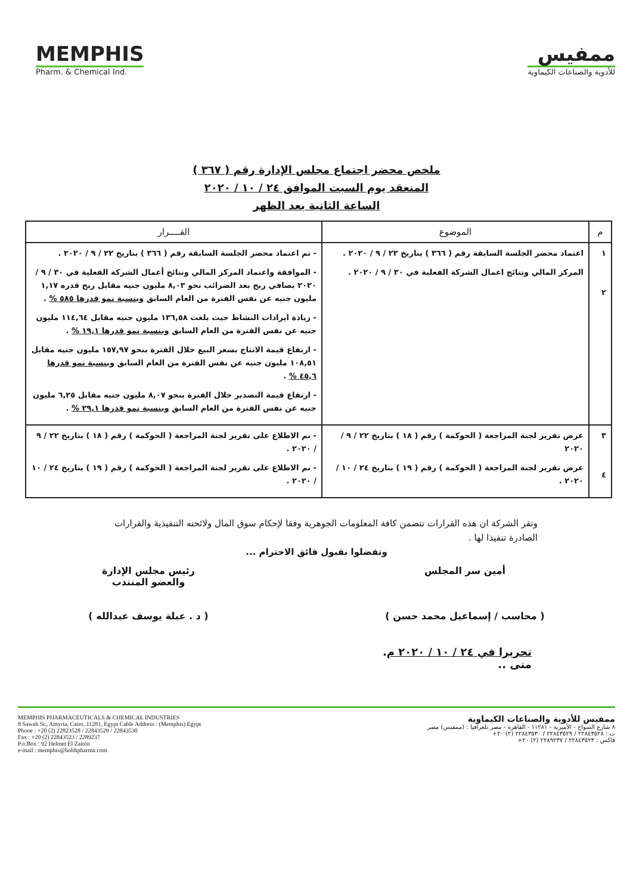MEMPHIS
Pharm. & Chemical Ind.
ممفيس
للأدوية والصناعات الكيماوية
ملخص محضر اجتماع مجلس الإدارة رقم ( ٣٦٧ )
المنعقد يوم السبت الموافق ٢٤ / ١٠ / ٢٠٢٠
الساعة الثانية بعد الظهر
| م | الموضوع | القــــرار |
| --- | --- | --- |
| ١ ٢ | اعتماد محضر الجلسة السابقة رقم ( ٣٦٦ ) بتاريخ ٢٢ / ٩ / ٢٠٢٠ . المركز المالي ونتائج اعمال الشركة الفعلية في ٣٠ / ٩ / ٢٠٢٠ . | - تم اعتماد محضر الجلسة السابقة رقم ( ٣٦٦ ) بتاريخ ٢٢ / ٩ / ٢٠٢٠ . - الموافقة واعتماد المركز المالي ونتائج أعمال الشركة الفعلية في ٣٠ / ٩ / ٢٠٢٠ بصافي ربح بعد الضرائب نحو ٨,٠٣ مليون جنيه مقابل ربح قدره ١,١٧ مليون جنيه عن نفس الفترة من العام السابق وبنسبة نمو قدرها ٥٨٥ % . - زيادة ايرادات النشاط حيث بلغت ١٣٦,٥٨ مليون جنيه مقابل ١١٤,٦٤ مليون جنيه عن نفس الفترة من العام السابق وبنسبة نمو قدرها ١٩,١ % . - ارتفاع قيمة الانتاج بسعر البيع خلال الفترة بنحو ١٥٧,٩٧ مليون جنيه مقابل ١٠٨,٥١ مليون جنيه عن نفس الفترة من العام السابق وبنسبة نمو قدرها ٤٥,٦ % . - ارتفاع قيمة التصدير خلال الفترة بنحو ٨,٠٧ مليون جنيه مقابل ٦,٢٥ مليون جنيه عن نفس الفترة من العام السابق وبنسبة نمو قدرها ٢٩,١ % . |
| ٣ ٤ | عرض تقرير لجنة المراجعة ( الحوكمة ) رقم ( ١٨ ) بتاريخ ٢٢ / ٩ / ٢٠٢٠ عرض تقرير لجنة المراجعة ( الحوكمة ) رقم ( ١٩ ) بتاريخ ٢٤ / ١٠ / ٢٠٢٠ . | - تم الاطلاع على تقرير لجنة المراجعة ( الحوكمة ) رقم ( ١٨ ) بتاريخ ٢٢ / ٩ / ٢٠٢٠ . - تم الاطلاع على تقرير لجنة المراجعة ( الحوكمة ) رقم ( ١٩ ) بتاريخ ٢٤ / ١٠ / ٢٠٢٠ . |
وتقر الشركة ان هذه القرارات تتضمن كافة المعلومات الجوهرية وفقا لإحكام سوق المال ولائحته التنفيذية والقرارات الصادرة تنفيذا لها .
وتفضلوا بقبول فائق الاحترام ...
أمين سر المجلس
( محاسب / إسماعيل محمد حسن )
رئيس مجلس الإدارة
والعضو المنتدب
( د . عبلة يوسف عبدالله )
تحريرا في ٢٤ / ١٠ / ٢٠٢٠ م.
منى ..
MEMPHIS PHARMACEUTICALS & CHEMICAL INDUSTRIES
8 Sawah St., Amyria, Cairo, 11281, Egypt Cable Address : (Memphis) Egypt
Phone : +20 (2) 22823528 / 22843529 / 22843530
Fax : +20 (2) 22843523 / 2289237
P.o.Box : 92 Helmet El Zaiton
e-mail : memphis@holdipharma.com
ممفيس للأدوية والصناعات الكيماوية
٨ شارع السواح - الأميرية - ١١٢٨١ - القاهرة - مصر تلغرافيا : (ممفيس) مصر
ت : ٢٢٨٤٣٥٢٨ / ٢٢٨٤٣٥٢٩ / ٢٢٨٤٣٥٣٠ (٢) ٢٠+
فاكس : ٢٢٨٤٣٥٢٣ / ٢٢٨٩٢٣٧ (٢) ٢٠+